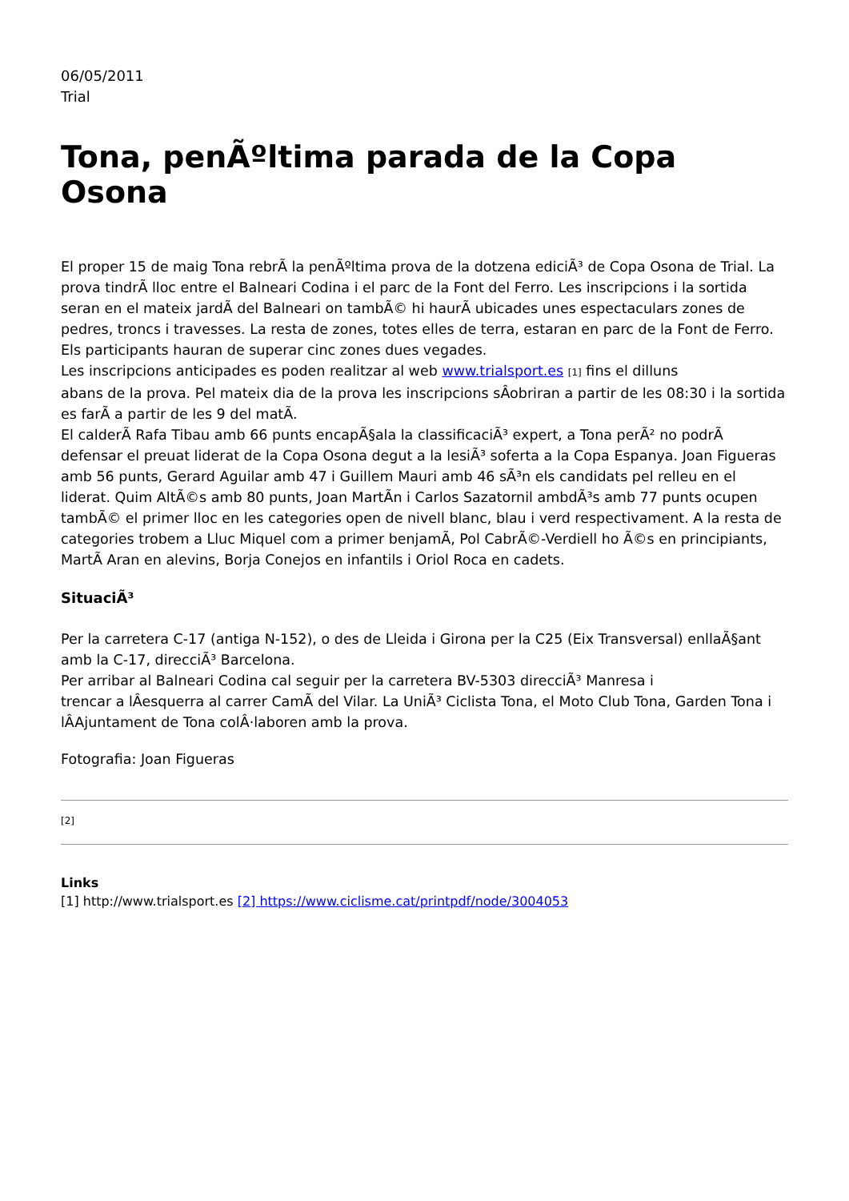06/05/2011
Trial
Tona, penÃºltima parada de la Copa Osona
El proper 15 de maig Tona rebrÃ la penÃºltima prova de la dotzena ediciÃ³ de Copa Osona de Trial. La prova tindrÃ lloc entre el Balneari Codina i el parc de la Font del Ferro. Les inscripcions i la sortida seran en el mateix jardÃ del Balneari on tambÃ© hi haurÃ ubicades unes espectaculars zones de pedres, troncs i travesses. La resta de zones, totes elles de terra, estaran en parc de la Font de Ferro. Els participants hauran de superar cinc zones dues vegades.
Les inscripcions anticipades es poden realitzar al web www.trialsport.es [1] fins el dilluns
abans de la prova. Pel mateix dia de la prova les inscripcions sÂobriran a partir de les 08:30 i la sortida es farÃ a partir de les 9 del matÃ.
El calderÃ Rafa Tibau amb 66 punts encapÃ§ala la classificaciÃ³ expert, a Tona perÃ² no podrÃ defensar el preuat liderat de la Copa Osona degut a la lesiÃ³ soferta a la Copa Espanya. Joan Figueras amb 56 punts, Gerard Aguilar amb 47 i Guillem Mauri amb 46 sÃ³n els candidats pel relleu en el liderat. Quim AltÃ©s amb 80 punts, Joan MartÃn i Carlos Sazatornil ambdÃ³s amb 77 punts ocupen tambÃ© el primer lloc en les categories open de nivell blanc, blau i verd respectivament. A la resta de categories trobem a Lluc Miquel com a primer benjamÃ, Pol CabrÃ©-Verdiell ho Ã©s en principiants, MartÃ Aran en alevins, Borja Conejos en infantils i Oriol Roca en cadets.
SituaciÃ³
Per la carretera C-17 (antiga N-152), o des de Lleida i Girona per la C25 (Eix Transversal) enllaÃ§ant amb la C-17, direcciÃ³ Barcelona.
Per arribar al Balneari Codina cal seguir per la carretera BV-5303 direcciÃ³ Manresa i
trencar a lÂesquerra al carrer CamÃ del Vilar. La UniÃ³ Ciclista Tona, el Moto Club Tona, Garden Tona i lÂAjuntament de Tona colÂ·laboren amb la prova.
Fotografia: Joan Figueras
[2]
Links
[1] http://www.trialsport.es [2] https://www.ciclisme.cat/printpdf/node/3004053